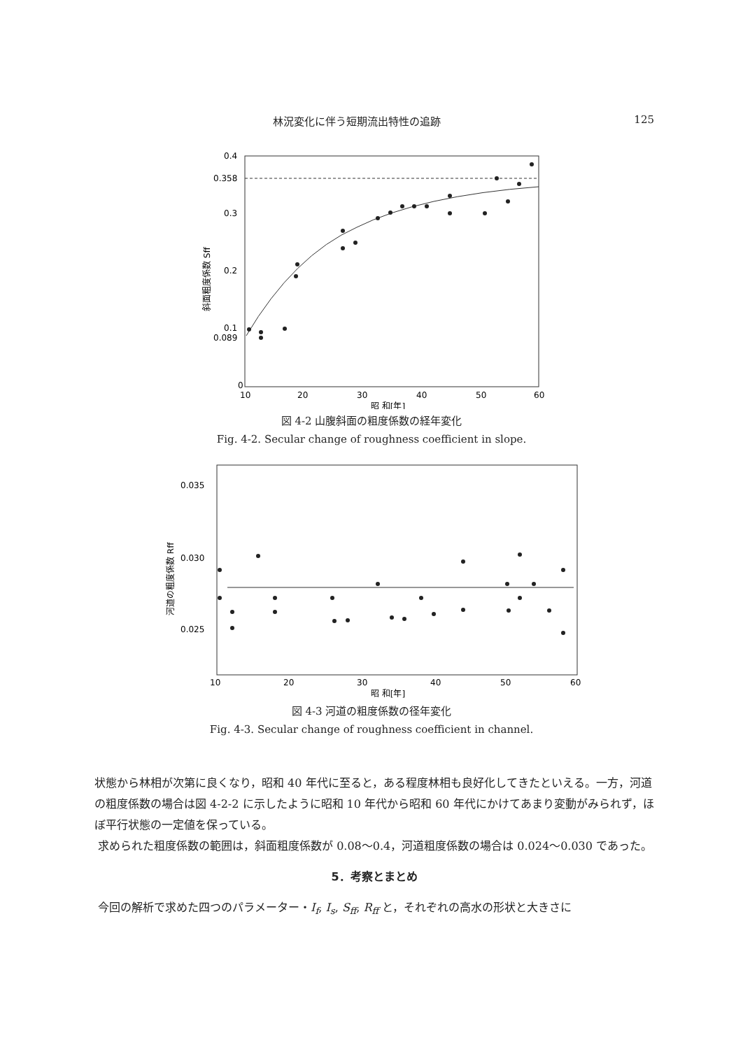林況変化に伴う短期流出特性の追跡 125
0.4
0.358
0.3
0.2
0.1
0.089
0
10
20
30
40
50
60
昭 和[年]
斜面粗度係数 Sff
図 4-2 山腹斜面の粗度係数の経年変化
Fig. 4-2. Secular change of roughness coefficient in slope.
0.035
0.030
0.025
10
20
30
40
50
60
昭 和[年]
河道の粗度係数 Rff
図 4-3 河道の粗度係数の径年変化
Fig. 4-3. Secular change of roughness coefficient in channel.
状態から林相が次第に良くなり，昭和 40 年代に至ると，ある程度林相も良好化してきたといえる。一方，河道の粗度係数の場合は図 4-2-2 に示したように昭和 10 年代から昭和 60 年代にかけてあまり変動がみられず，ほぼ平行状態の一定値を保っている。
求められた粗度係数の範囲は，斜面粗度係数が 0.08〜0.4，河道粗度係数の場合は 0.024〜0.030 であった。
5．考察とまとめ
今回の解析で求めた四つのパラメーター・I<sub>f</sub>, I<sub>s</sub>, S<sub>ff</sub>, R<sub>ff</sub> と，それぞれの高水の形状と大きさに